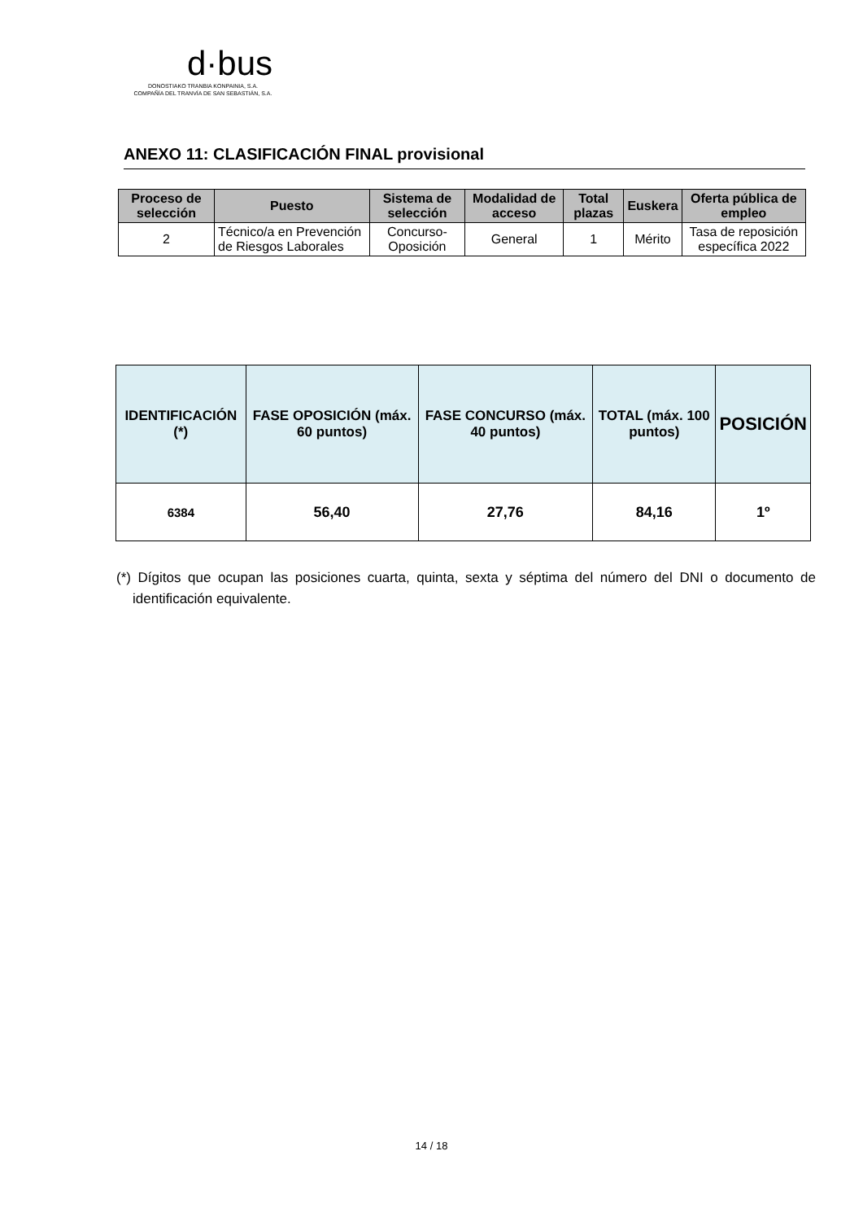d·bus
DONOSTIAKO TRANBIA KONPAINIA, S.A.
COMPAÑÍA DEL TRANVÍA DE SAN SEBASTIÁN, S.A.
ANEXO 11: CLASIFICACIÓN FINAL provisional
| Proceso de selección | Puesto | Sistema de selección | Modalidad de acceso | Total plazas | Euskera | Oferta pública de empleo |
| --- | --- | --- | --- | --- | --- | --- |
| 2 | Técnico/a en Prevención de Riesgos Laborales | Concurso-Oposición | General | 1 | Mérito | Tasa de reposición específica 2022 |
| IDENTIFICACIÓN (*) | FASE OPOSICIÓN (máx. 60 puntos) | FASE CONCURSO (máx. 40 puntos) | TOTAL (máx. 100 puntos) | POSICIÓN |
| --- | --- | --- | --- | --- |
| 6384 | 56,40 | 27,76 | 84,16 | 1º |
(*) Dígitos que ocupan las posiciones cuarta, quinta, sexta y séptima del número del DNI o documento de identificación equivalente.
14 / 18